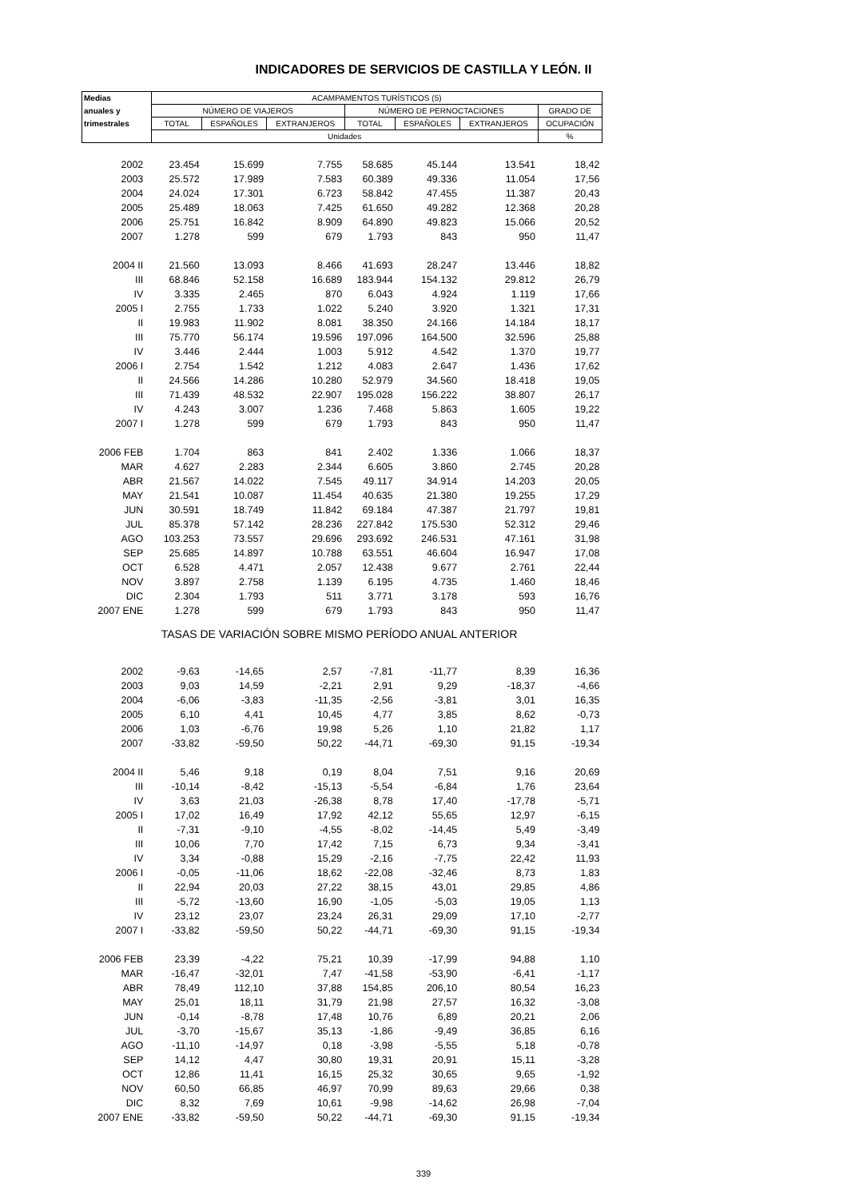INDICADORES DE SERVICIOS DE CASTILLA Y LEÓN. II
| Medias | ACAMPAMENTOS TURÍSTICOS (5) | | | | | | |
| --- | --- | --- | --- | --- | --- | --- | --- |
| anuales y | NÚMERO DE VIAJEROS | | | NÚMERO DE PERNOCTACIONES | | | GRADO DE |
| trimestrales | TOTAL | ESPAÑOLES | EXTRANJEROS | TOTAL | ESPAÑOLES | EXTRANJEROS | OCUPACIÓN |
| | Unidades | | | | | | % |
| 2002 | 23.454 | 15.699 | 7.755 | 58.685 | 45.144 | 13.541 | 18,42 |
| 2003 | 25.572 | 17.989 | 7.583 | 60.389 | 49.336 | 11.054 | 17,56 |
| 2004 | 24.024 | 17.301 | 6.723 | 58.842 | 47.455 | 11.387 | 20,43 |
| 2005 | 25.489 | 18.063 | 7.425 | 61.650 | 49.282 | 12.368 | 20,28 |
| 2006 | 25.751 | 16.842 | 8.909 | 64.890 | 49.823 | 15.066 | 20,52 |
| 2007 | 1.278 | 599 | 679 | 1.793 | 843 | 950 | 11,47 |
| 2004 II | 21.560 | 13.093 | 8.466 | 41.693 | 28.247 | 13.446 | 18,82 |
| III | 68.846 | 52.158 | 16.689 | 183.944 | 154.132 | 29.812 | 26,79 |
| IV | 3.335 | 2.465 | 870 | 6.043 | 4.924 | 1.119 | 17,66 |
| 2005 I | 2.755 | 1.733 | 1.022 | 5.240 | 3.920 | 1.321 | 17,31 |
| II | 19.983 | 11.902 | 8.081 | 38.350 | 24.166 | 14.184 | 18,17 |
| III | 75.770 | 56.174 | 19.596 | 197.096 | 164.500 | 32.596 | 25,88 |
| IV | 3.446 | 2.444 | 1.003 | 5.912 | 4.542 | 1.370 | 19,77 |
| 2006 I | 2.754 | 1.542 | 1.212 | 4.083 | 2.647 | 1.436 | 17,62 |
| II | 24.566 | 14.286 | 10.280 | 52.979 | 34.560 | 18.418 | 19,05 |
| III | 71.439 | 48.532 | 22.907 | 195.028 | 156.222 | 38.807 | 26,17 |
| IV | 4.243 | 3.007 | 1.236 | 7.468 | 5.863 | 1.605 | 19,22 |
| 2007 I | 1.278 | 599 | 679 | 1.793 | 843 | 950 | 11,47 |
| 2006 FEB | 1.704 | 863 | 841 | 2.402 | 1.336 | 1.066 | 18,37 |
| MAR | 4.627 | 2.283 | 2.344 | 6.605 | 3.860 | 2.745 | 20,28 |
| ABR | 21.567 | 14.022 | 7.545 | 49.117 | 34.914 | 14.203 | 20,05 |
| MAY | 21.541 | 10.087 | 11.454 | 40.635 | 21.380 | 19.255 | 17,29 |
| JUN | 30.591 | 18.749 | 11.842 | 69.184 | 47.387 | 21.797 | 19,81 |
| JUL | 85.378 | 57.142 | 28.236 | 227.842 | 175.530 | 52.312 | 29,46 |
| AGO | 103.253 | 73.557 | 29.696 | 293.692 | 246.531 | 47.161 | 31,98 |
| SEP | 25.685 | 14.897 | 10.788 | 63.551 | 46.604 | 16.947 | 17,08 |
| OCT | 6.528 | 4.471 | 2.057 | 12.438 | 9.677 | 2.761 | 22,44 |
| NOV | 3.897 | 2.758 | 1.139 | 6.195 | 4.735 | 1.460 | 18,46 |
| DIC | 2.304 | 1.793 | 511 | 3.771 | 3.178 | 593 | 16,76 |
| 2007 ENE | 1.278 | 599 | 679 | 1.793 | 843 | 950 | 11,47 |
| TASAS DE VARIACIÓN SOBRE MISMO PERÍODO ANUAL ANTERIOR | | | | | | | |
| 2002 | -9,63 | -14,65 | 2,57 | -7,81 | -11,77 | 8,39 | 16,36 |
| 2003 | 9,03 | 14,59 | -2,21 | 2,91 | 9,29 | -18,37 | -4,66 |
| 2004 | -6,06 | -3,83 | -11,35 | -2,56 | -3,81 | 3,01 | 16,35 |
| 2005 | 6,10 | 4,41 | 10,45 | 4,77 | 3,85 | 8,62 | -0,73 |
| 2006 | 1,03 | -6,76 | 19,98 | 5,26 | 1,10 | 21,82 | 1,17 |
| 2007 | -33,82 | -59,50 | 50,22 | -44,71 | -69,30 | 91,15 | -19,34 |
| 2004 II | 5,46 | 9,18 | 0,19 | 8,04 | 7,51 | 9,16 | 20,69 |
| III | -10,14 | -8,42 | -15,13 | -5,54 | -6,84 | 1,76 | 23,64 |
| IV | 3,63 | 21,03 | -26,38 | 8,78 | 17,40 | -17,78 | -5,71 |
| 2005 I | 17,02 | 16,49 | 17,92 | 42,12 | 55,65 | 12,97 | -6,15 |
| II | -7,31 | -9,10 | -4,55 | -8,02 | -14,45 | 5,49 | -3,49 |
| III | 10,06 | 7,70 | 17,42 | 7,15 | 6,73 | 9,34 | -3,41 |
| IV | 3,34 | -0,88 | 15,29 | -2,16 | -7,75 | 22,42 | 11,93 |
| 2006 I | -0,05 | -11,06 | 18,62 | -22,08 | -32,46 | 8,73 | 1,83 |
| II | 22,94 | 20,03 | 27,22 | 38,15 | 43,01 | 29,85 | 4,86 |
| III | -5,72 | -13,60 | 16,90 | -1,05 | -5,03 | 19,05 | 1,13 |
| IV | 23,12 | 23,07 | 23,24 | 26,31 | 29,09 | 17,10 | -2,77 |
| 2007 I | -33,82 | -59,50 | 50,22 | -44,71 | -69,30 | 91,15 | -19,34 |
| 2006 FEB | 23,39 | -4,22 | 75,21 | 10,39 | -17,99 | 94,88 | 1,10 |
| MAR | -16,47 | -32,01 | 7,47 | -41,58 | -53,90 | -6,41 | -1,17 |
| ABR | 78,49 | 112,10 | 37,88 | 154,85 | 206,10 | 80,54 | 16,23 |
| MAY | 25,01 | 18,11 | 31,79 | 21,98 | 27,57 | 16,32 | -3,08 |
| JUN | -0,14 | -8,78 | 17,48 | 10,76 | 6,89 | 20,21 | 2,06 |
| JUL | -3,70 | -15,67 | 35,13 | -1,86 | -9,49 | 36,85 | 6,16 |
| AGO | -11,10 | -14,97 | 0,18 | -3,98 | -5,55 | 5,18 | -0,78 |
| SEP | 14,12 | 4,47 | 30,80 | 19,31 | 20,91 | 15,11 | -3,28 |
| OCT | 12,86 | 11,41 | 16,15 | 25,32 | 30,65 | 9,65 | -1,92 |
| NOV | 60,50 | 66,85 | 46,97 | 70,99 | 89,63 | 29,66 | 0,38 |
| DIC | 8,32 | 7,69 | 10,61 | -9,98 | -14,62 | 26,98 | -7,04 |
| 2007 ENE | -33,82 | -59,50 | 50,22 | -44,71 | -69,30 | 91,15 | -19,34 |
339